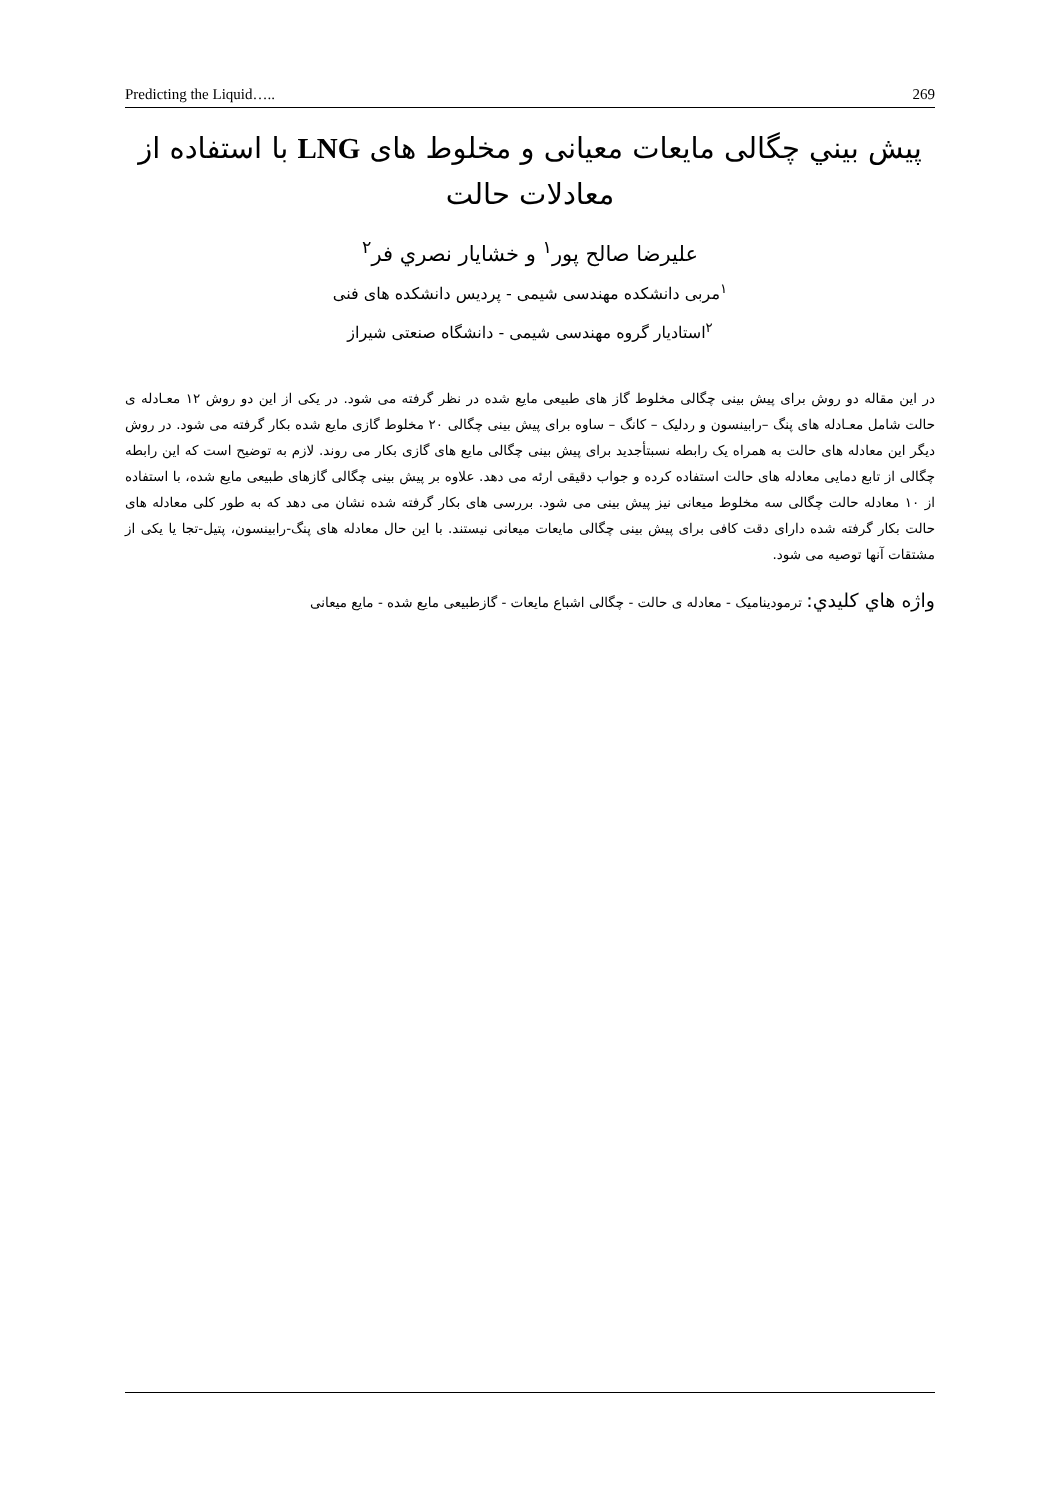Predicting the Liquid….. 269
پیش بيني چگالی مایعات معیانی و مخلوط های LNG با استفاده از معادلات حالت
علیرضا صالح پور<sup>۱</sup> و خشایار نصري فر<sup>۲</sup>
<sup>۱</sup> مربی دانشکده مهندسی شیمی - پردیس دانشکده های فنی
<sup>۲</sup> استادیار گروه مهندسی شیمی - دانشگاه صنعتی شیراز
در این مقاله دو روش برای پیش بینی چگالی مخلوط گاز های طبیعی مایع شده در نظر گرفته می شود. در یکی از این دو روش ۱۲ معـادله ی حالت شامل معـادله های پنگ –رابینسون و ردلیک – کانگ – ساوه برای پیش بینی چگالی ۲۰ مخلوط گازی مایع شده بکار گرفته می شود. در روش دیگر این معادله های حالت به همراه یک رابطه نسبتأجدید برای پیش بینی چگالی مایع های گازی بکار می روند. لازم به توضیح است که این رابطه چگالی از تابع دمایی معادله های حالت استفاده کرده و جواب دقیقی ارئه می دهد. علاوه بر پیش بینی چگالی گازهای طبیعی مایع شده، با استفاده از ۱۰ معادله حالت چگالی سه مخلوط میعانی نیز پیش بینی می شود. بررسی های بکار گرفته شده نشان می دهد که به طور کلی معادله های حالت بکار گرفته شده دارای دقت کافی برای پیش بینی چگالی مایعات میعانی نیستند. با این حال معادله های پنگ-رابینسون، پتیل-تجا یا یکی از مشتقات آنها توصیه می شود.
واژه هاي كليدي: ترمودینامیک - معادله ی حالت - چگالی اشباع مایعات - گازطبیعی مایع شده - مایع میعانی